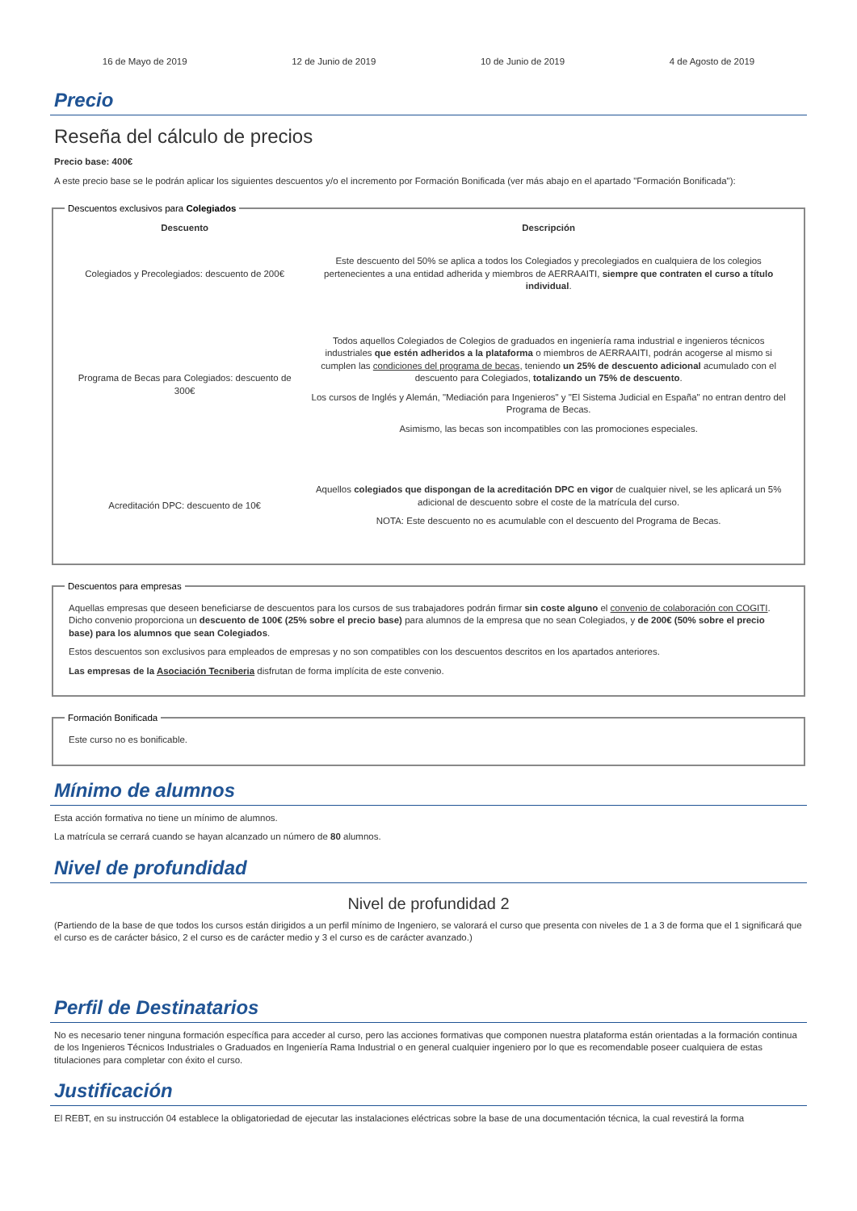16 de Mayo de 2019 12 de Junio de 2019 10 de Junio de 2019 4 de Agosto de 2019
Precio
Reseña del cálculo de precios
Precio base: 400€
A este precio base se le podrán aplicar los siguientes descuentos y/o el incremento por Formación Bonificada (ver más abajo en el apartado "Formación Bonificada"):
Descuentos exclusivos para Colegiados
| Descuento | Descripción |
| --- | --- |
| Colegiados y Precolegiados: descuento de 200€ | Este descuento del 50% se aplica a todos los Colegiados y precolegiados en cualquiera de los colegios pertenecientes a una entidad adherida y miembros de AERRAAITI, siempre que contraten el curso a título individual . |
| Programa de Becas para Colegiados: descuento de 300€ | Todos aquellos Colegiados de Colegios de graduados en ingeniería rama industrial e ingenieros técnicos industriales que estén adheridos a la plataforma o miembros de AERRAAITI, podrán acogerse al mismo si cumplen las condiciones del programa de becas , teniendo un 25% de descuento adicional acumulado con el descuento para Colegiados, totalizando un 75% de descuento . Los cursos de Inglés y Alemán, "Mediación para Ingenieros" y "El Sistema Judicial en España" no entran dentro del Programa de Becas. Asimismo, las becas son incompatibles con las promociones especiales. |
| Acreditación DPC: descuento de 10€ | Aquellos colegiados que dispongan de la acreditación DPC en vigor de cualquier nivel, se les aplicará un 5% adicional de descuento sobre el coste de la matrícula del curso. NOTA: Este descuento no es acumulable con el descuento del Programa de Becas. |
Descuentos para empresas
Aquellas empresas que deseen beneficiarse de descuentos para los cursos de sus trabajadores podrán firmar sin coste alguno el convenio de colaboración con COGITI. Dicho convenio proporciona un descuento de 100€ (25% sobre el precio base) para alumnos de la empresa que no sean Colegiados, y de 200€ (50% sobre el precio base) para los alumnos que sean Colegiados.
Estos descuentos son exclusivos para empleados de empresas y no son compatibles con los descuentos descritos en los apartados anteriores.
Las empresas de la Asociación Tecniberia disfrutan de forma implícita de este convenio.
Formación Bonificada
Este curso no es bonificable.
Mínimo de alumnos
Esta acción formativa no tiene un mínimo de alumnos.
La matrícula se cerrará cuando se hayan alcanzado un número de 80 alumnos.
Nivel de profundidad
Nivel de profundidad 2
(Partiendo de la base de que todos los cursos están dirigidos a un perfil mínimo de Ingeniero, se valorará el curso que presenta con niveles de 1 a 3 de forma que el 1 significará que el curso es de carácter básico, 2 el curso es de carácter medio y 3 el curso es de carácter avanzado.)
Perfil de Destinatarios
No es necesario tener ninguna formación específica para acceder al curso, pero las acciones formativas que componen nuestra plataforma están orientadas a la formación continua de los Ingenieros Técnicos Industriales o Graduados en Ingeniería Rama Industrial o en general cualquier ingeniero por lo que es recomendable poseer cualquiera de estas titulaciones para completar con éxito el curso.
Justificación
El REBT, en su instrucción 04 establece la obligatoriedad de ejecutar las instalaciones eléctricas sobre la base de una documentación técnica, la cual revestirá la forma